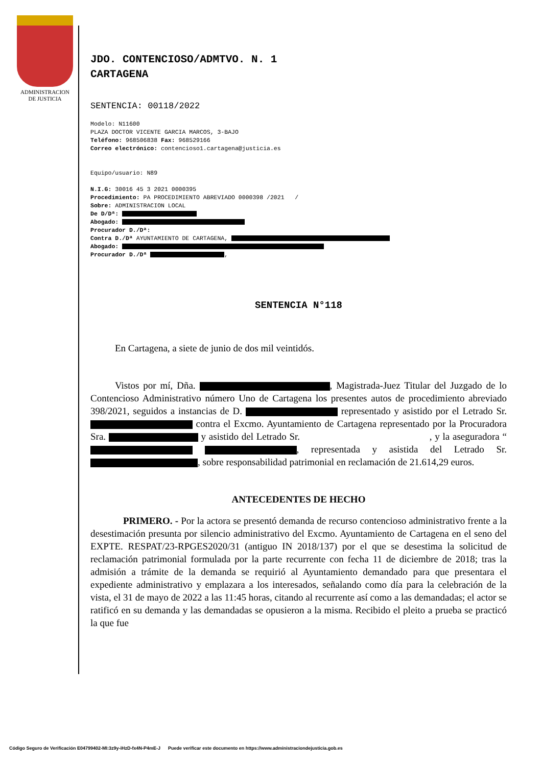ADMINISTRACION
DE JUSTICIA
JDO. CONTENCIOSO/ADMTVO. N. 1
CARTAGENA
SENTENCIA: 00118/2022
Modelo: N11600
PLAZA DOCTOR VICENTE GARCIA MARCOS, 3-BAJO
Teléfono: 968506838 Fax: 968529166
Correo electrónico: contencioso1.cartagena@justicia.es
Equipo/usuario: N89
N.I.G: 30016 45 3 2021 0000395
Procedimiento: PA PROCEDIMIENTO ABREVIADO 0000398 /2021 /
Sobre: ADMINISTRACION LOCAL
De D/Dª:
Abogado:
Procurador D./Dª:
Contra D./Dª AYUNTAMIENTO DE CARTAGENA,
Abogado:
Procurador D./Dª ,
SENTENCIA N°118
En Cartagena, a siete de junio de dos mil veintidós.
Vistos por mí, Dña. , Magistrada-Juez Titular del Juzgado de lo Contencioso Administrativo número Uno de Cartagena los presentes autos de procedimiento abreviado 398/2021, seguidos a instancias de D. representado y asistido por el Letrado Sr. contra el Excmo. Ayuntamiento de Cartagena representado por la Procuradora Sra. y asistido del Letrado Sr. , y la aseguradora “ , representada y asistida del Letrado Sr. , sobre responsabilidad patrimonial en reclamación de 21.614,29 euros.
ANTECEDENTES DE HECHO
PRIMERO. - Por la actora se presentó demanda de recurso contencioso administrativo frente a la desestimación presunta por silencio administrativo del Excmo. Ayuntamiento de Cartagena en el seno del EXPTE. RESPAT/23-RPGES2020/31 (antiguo IN 2018/137) por el que se desestima la solicitud de reclamación patrimonial formulada por la parte recurrente con fecha 11 de diciembre de 2018; tras la admisión a trámite de la demanda se requirió al Ayuntamiento demandado para que presentara el expediente administrativo y emplazara a los interesados, señalando como día para la celebración de la vista, el 31 de mayo de 2022 a las 11:45 horas, citando al recurrente así como a las demandadas; el actor se ratificó en su demanda y las demandadas se opusieron a la misma. Recibido el pleito a prueba se practicó la que fue
Código Seguro de Verificación E04799402-MI:3z9y-iHzD-fx4N-P4mE-J Puede verificar este documento en https://www.administraciondejusticia.gob.es